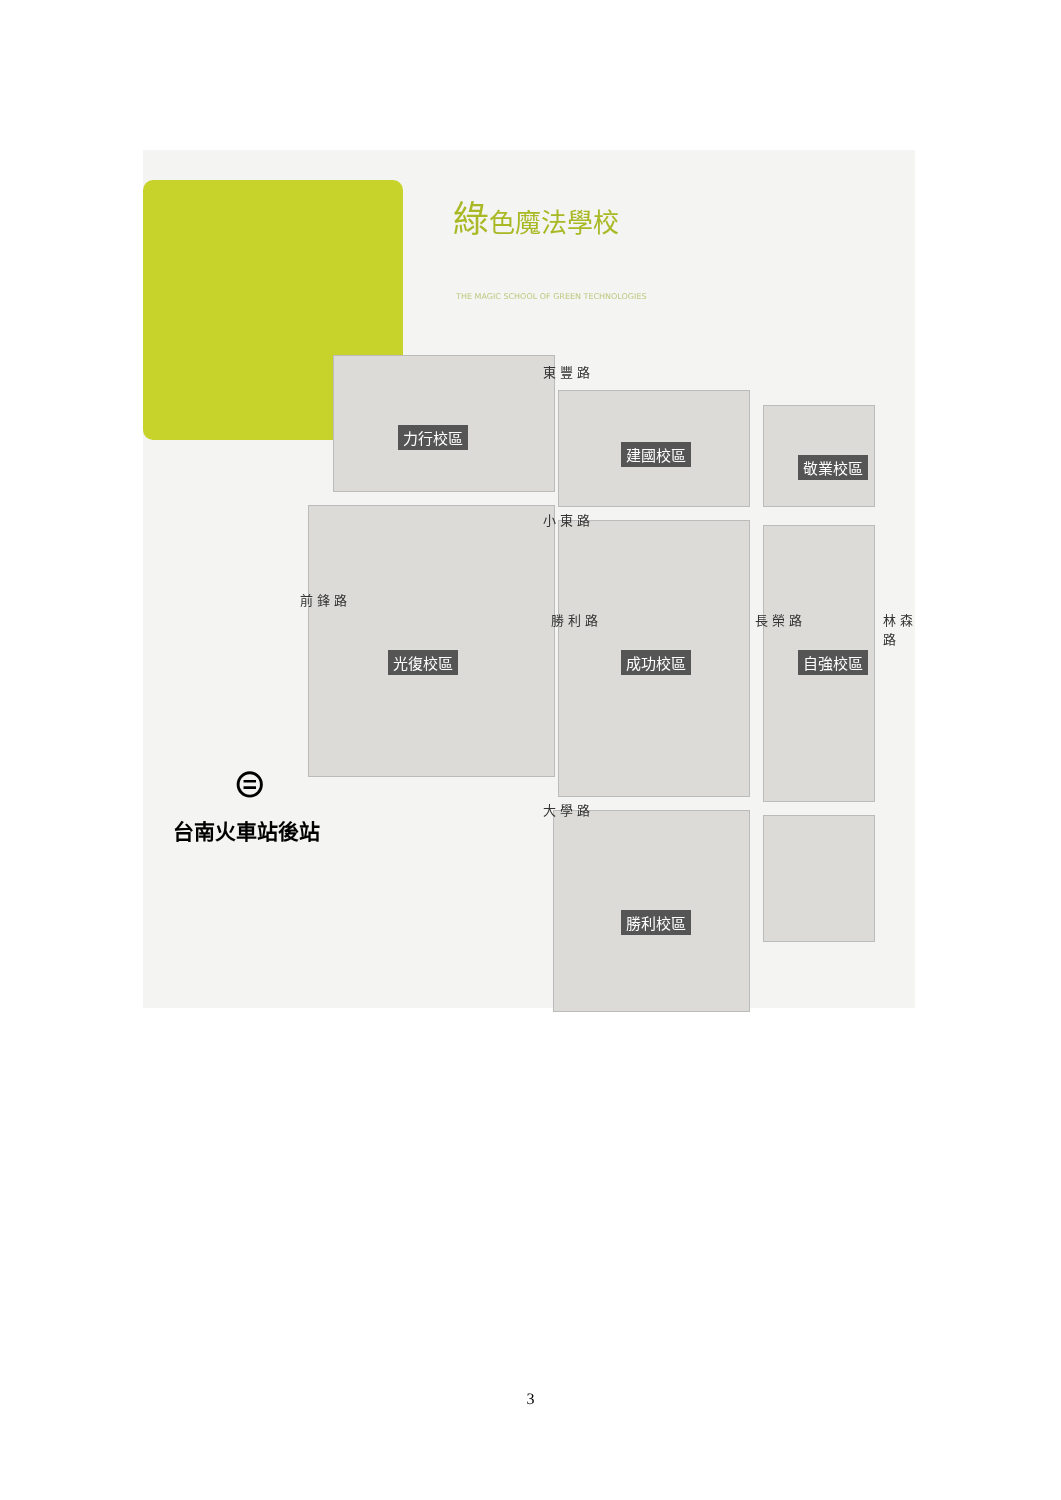綠色魔法學校
THE MAGIC SCHOOL OF GREEN TECHNOLOGIES
東 豐 路
力行校區
建國校區
敬業校區
小 東 路
前 鋒 路
勝 利 路 長 榮 路 林 森 路
光復校區 成功校區 自強校區
⊜
台南火車站後站
大 學 路
勝利校區
3